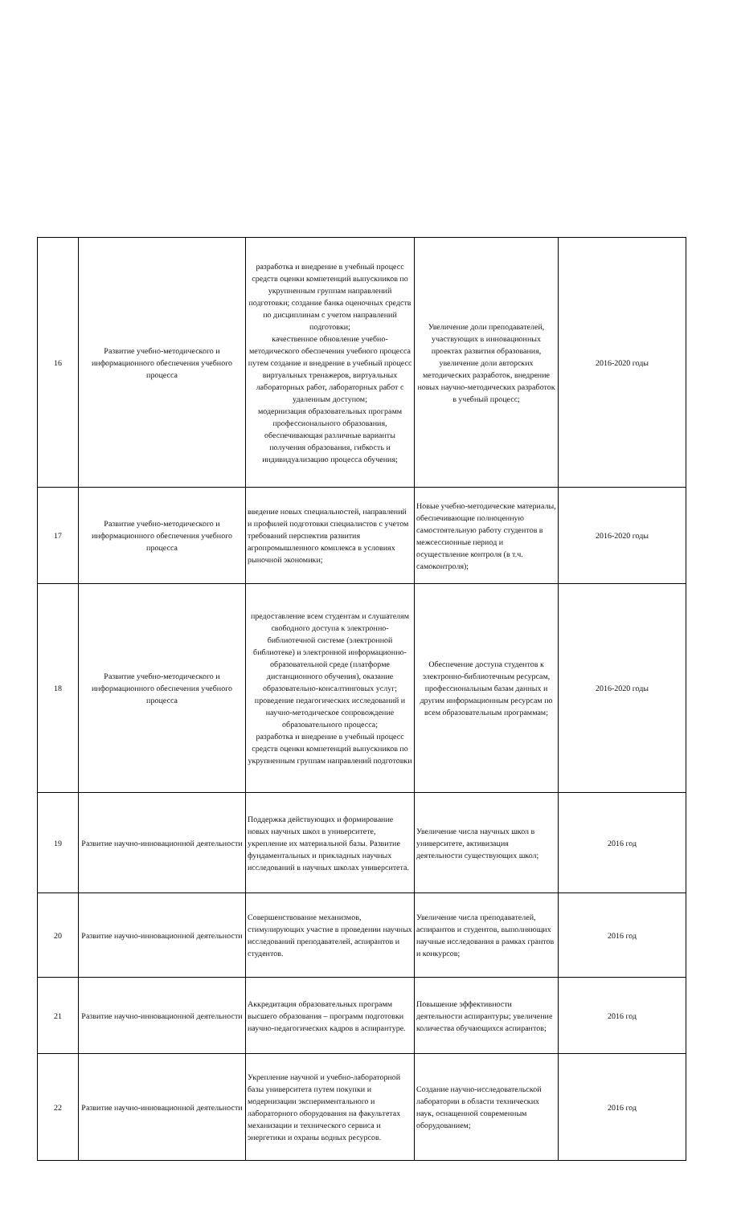| 16 | Развитие учебно-методического и информационного обеспечения учебного процесса | разработка и внедрение в учебный процесс средств оценки компетенций выпускников по укрупненным группам направлений подготовки; создание банка оценочных средств по дисциплинам с учетом направлений подготовки; качественное обновление учебно-методического обеспечения учебного процесса путем создание и внедрение в учебный процесс виртуальных тренажеров, виртуальных лабораторных работ, лабораторных работ с удаленным доступом; модернизация образовательных программ профессионального образования, обеспечивающая различные варианты получения образования, гибкость и индивидуализацию процесса обучения; | Увеличение доли преподавателей, участвующих в инновационных проектах развития образования, увеличение доли авторских методических разработок, внедрение новых научно-методических разработок в учебный процесс; | 2016-2020 годы |
| 17 | Развитие учебно-методического и информационного обеспечения учебного процесса | введение новых специальностей, направлений и профилей подготовки специалистов с учетом требований перспектив развития агропромышленного комплекса в условиях рыночной экономики; | Новые учебно-методические материалы, обеспечивающие полноценную самостоятельную работу студентов в межсессионные период и осуществление контроля (в т.ч. самоконтроля); | 2016-2020 годы |
| 18 | Развитие учебно-методического и информационного обеспечения учебного процесса | предоставление всем студентам и слушателям свободного доступа к электронно-библиотечной системе (электронной библиотеке) и электронной информационно-образовательной среде (платформе дистанционного обучения), оказание образовательно-консалтинговых услуг; проведение педагогических исследований и научно-методическое сопровождение образовательного процесса; разработка и внедрение в учебный процесс средств оценки компетенций выпускников по укрупненным группам направлений подготовки | Обеспечение доступа студентов к электронно-библиотечным ресурсам, профессиональным базам данных и другим информационным ресурсам по всем образовательным программам; | 2016-2020 годы |
| 19 | Развитие научно-инновационной деятельности | Поддержка действующих и формирование новых научных школ в университете, укрепление их материальной базы. Развитие фундаментальных и прикладных научных исследований в научных школах университета. | Увеличение числа научных школ в университете, активизация деятельности существующих школ; | 2016 год |
| 20 | Развитие научно-инновационной деятельности | Совершенствование механизмов, стимулирующих участие в проведении научных исследований преподавателей, аспирантов и студентов. | Увеличение числа преподавателей, аспирантов и студентов, выполняющих научные исследования в рамках грантов и конкурсов; | 2016 год |
| 21 | Развитие научно-инновационной деятельности | Аккредитация образовательных программ высшего образования – программ подготовки научно-педагогических кадров в аспирантуре. | Повышение эффективности деятельности аспирантуры; увеличение количества обучающихся аспирантов; | 2016 год |
| 22 | Развитие научно-инновационной деятельности | Укрепление научной и учебно-лабораторной базы университета путем покупки и модернизации экспериментального и лабораторного оборудования на факультетах механизации и технического сервиса и энергетики и охраны водных ресурсов. | Создание научно-исследовательской лаборатории в области технических наук, оснащенной современным оборудованием; | 2016 год |